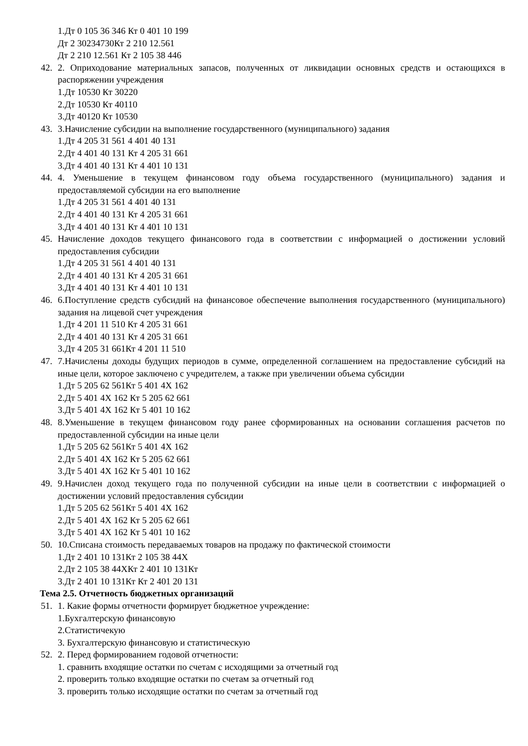1.Дт 0 105 36 346 Кт 0 401 10 199
Дт 2 30234730Кт 2 210 12.561
Дт 2 210 12.561 Кт 2 105 38 446
42. 2. Оприходование материальных запасов, полученных от ликвидации основных средств и остающихся в распоряжении учреждения
1.Дт 10530 Кт 30220
2.Дт 10530 Кт 40110
3.Дт 40120 Кт 10530
43. 3.Начисление субсидии на выполнение государственного (муниципального) задания
1.Дт 4 205 31 561 4 401 40 131
2.Дт 4 401 40 131 Кт 4 205 31 661
3.Дт 4 401 40 131 Кт 4 401 10 131
44. 4. Уменьшение в текущем финансовом году объема государственного (муниципального) задания и предоставляемой субсидии на его выполнение
1.Дт 4 205 31 561 4 401 40 131
2.Дт 4 401 40 131 Кт 4 205 31 661
3.Дт 4 401 40 131 Кт 4 401 10 131
45. Начисление доходов текущего финансового года в соответствии с информацией о достижении условий предоставления субсидии
1.Дт 4 205 31 561 4 401 40 131
2.Дт 4 401 40 131 Кт 4 205 31 661
3.Дт 4 401 40 131 Кт 4 401 10 131
46. 6.Поступление средств субсидий на финансовое обеспечение выполнения государственного (муниципального) задания на лицевой счет учреждения
1.Дт 4 201 11 510 Кт 4 205 31 661
2.Дт 4 401 40 131 Кт 4 205 31 661
3.Дт 4 205 31 661Кт 4 201 11 510
47. 7.Начислены доходы будущих периодов в сумме, определенной соглашением на предоставление субсидий на иные цели, которое заключено с учредителем, а также при увеличении объема субсидии
1.Дт 5 205 62 561Кт 5 401 4Х 162
2.Дт 5 401 4Х 162 Кт 5 205 62 661
3.Дт 5 401 4Х 162 Кт 5 401 10 162
48. 8.Уменьшение в текущем финансовом году ранее сформированных на основании соглашения расчетов по предоставленной субсидии на иные цели
1.Дт 5 205 62 561Кт 5 401 4Х 162
2.Дт 5 401 4Х 162 Кт 5 205 62 661
3.Дт 5 401 4Х 162 Кт 5 401 10 162
49. 9.Начислен доход текущего года по полученной субсидии на иные цели в соответствии с информацией о достижении условий предоставления субсидии
1.Дт 5 205 62 561Кт 5 401 4Х 162
2.Дт 5 401 4Х 162 Кт 5 205 62 661
3.Дт 5 401 4Х 162 Кт 5 401 10 162
50. 10.Списана стоимость передаваемых товаров на продажу по фактической стоимости
1.Дт 2 401 10 131Кт 2 105 38 44Х
2.Дт 2 105 38 44ХКт 2 401 10 131Кт
3.Дт 2 401 10 131Кт Кт 2 401 20 131
Тема 2.5. Отчетность бюджетных организаций
51. 1. Какие формы отчетности формирует бюджетное учреждение:
1.Бухгалтерскую финансовую
2.Статистичекую
3. Бухгалтерскую финансовую и статистическую
52. 2. Перед формированием годовой отчетности:
1. сравнить входящие остатки по счетам с исходящими за отчетный год
2. проверить только входящие остатки по счетам за отчетный год
3. проверить только исходящие остатки по счетам за отчетный год